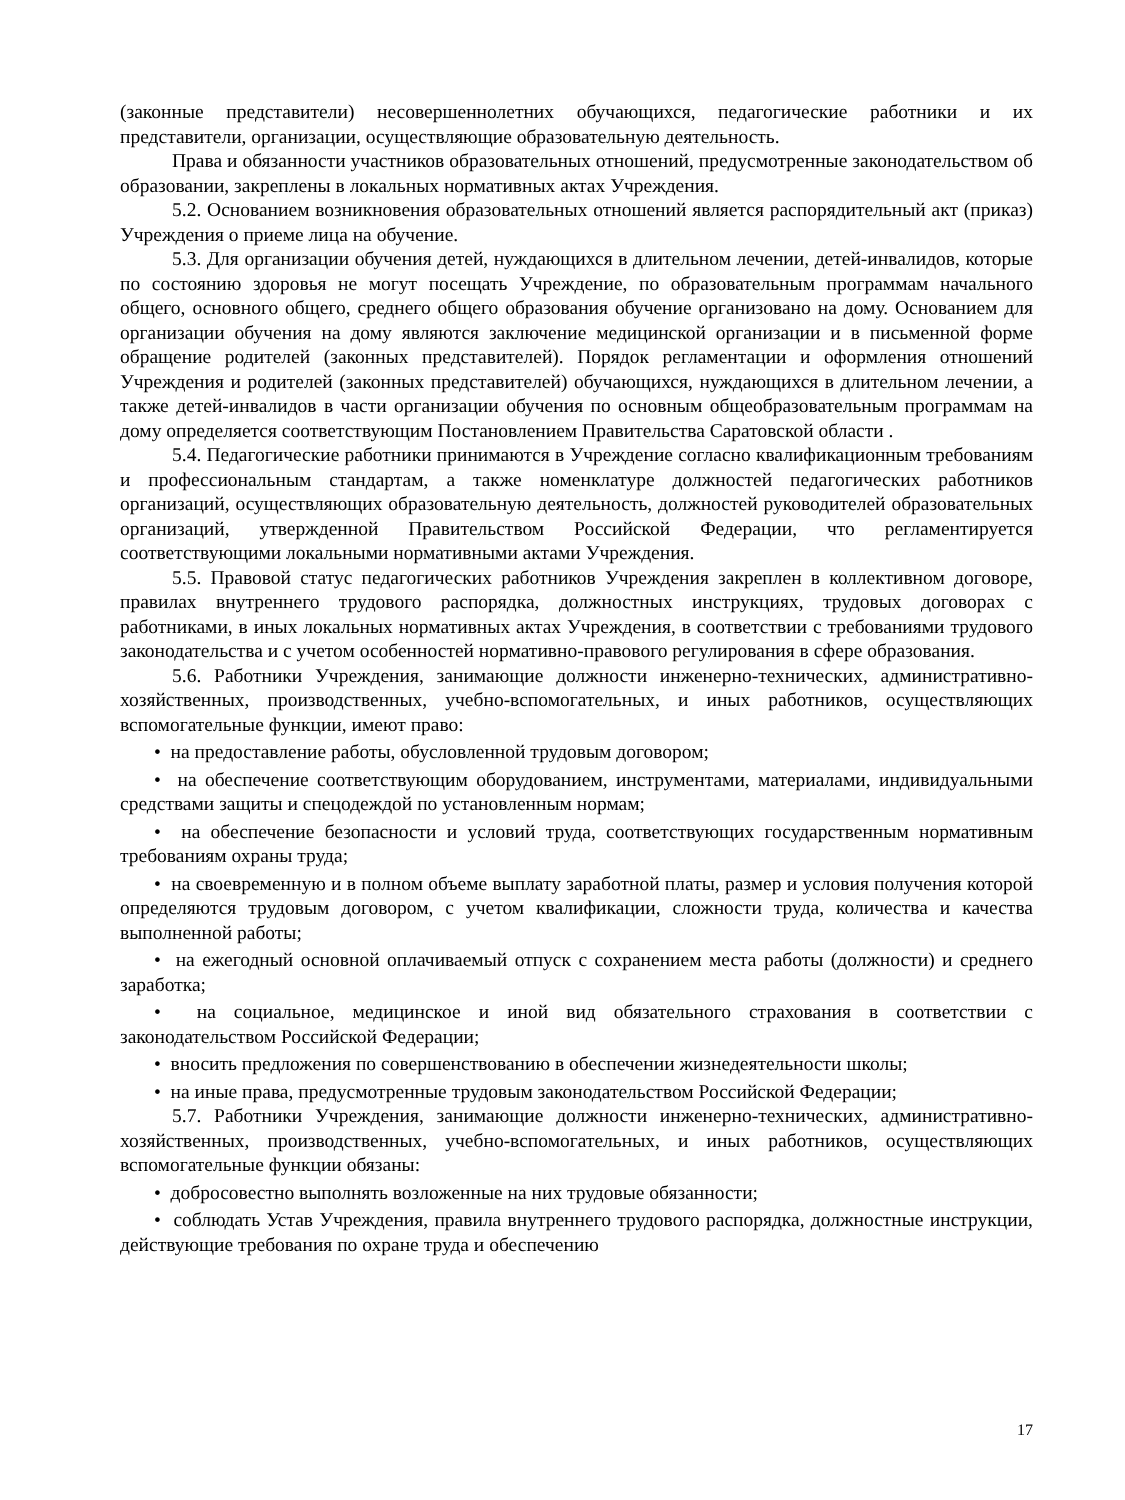(законные представители) несовершеннолетних обучающихся, педагогические работники и их представители, организации, осуществляющие образовательную деятельность.
Права и обязанности участников образовательных отношений, предусмотренные законодательством об образовании, закреплены в локальных нормативных актах Учреждения.
5.2. Основанием возникновения образовательных отношений является распорядительный акт (приказ) Учреждения о приеме лица на обучение.
5.3. Для организации обучения детей, нуждающихся в длительном лечении, детей-инвалидов, которые по состоянию здоровья не могут посещать Учреждение, по образовательным программам начального общего, основного общего, среднего общего образования обучение организовано на дому. Основанием для организации обучения на дому являются заключение медицинской организации и в письменной форме обращение родителей (законных представителей). Порядок регламентации и оформления отношений Учреждения и родителей (законных представителей) обучающихся, нуждающихся в длительном лечении, а также детей-инвалидов в части организации обучения по основным общеобразовательным программам на дому определяется соответствующим Постановлением Правительства Саратовской области .
5.4. Педагогические работники принимаются в Учреждение согласно квалификационным требованиям и профессиональным стандартам, а также номенклатуре должностей педагогических работников организаций, осуществляющих образовательную деятельность, должностей руководителей образовательных организаций, утвержденной Правительством Российской Федерации, что регламентируется соответствующими локальными нормативными актами Учреждения.
5.5. Правовой статус педагогических работников Учреждения закреплен в коллективном договоре, правилах внутреннего трудового распорядка, должностных инструкциях, трудовых договорах с работниками, в иных локальных нормативных актах Учреждения, в соответствии с требованиями трудового законодательства и с учетом особенностей нормативно-правового регулирования в сфере образования.
5.6. Работники Учреждения, занимающие должности инженерно-технических, административно-хозяйственных, производственных, учебно-вспомогательных, и иных работников, осуществляющих вспомогательные функции, имеют право:
• на предоставление работы, обусловленной трудовым договором;
• на обеспечение соответствующим оборудованием, инструментами, материалами, индивидуальными средствами защиты и спецодеждой по установленным нормам;
• на обеспечение безопасности и условий труда, соответствующих государственным нормативным требованиям охраны труда;
• на своевременную и в полном объеме выплату заработной платы, размер и условия получения которой определяются трудовым договором, с учетом квалификации, сложности труда, количества и качества выполненной работы;
• на ежегодный основной оплачиваемый отпуск с сохранением места работы (должности) и среднего заработка;
• на социальное, медицинское и иной вид обязательного страхования в соответствии с законодательством Российской Федерации;
• вносить предложения по совершенствованию в обеспечении жизнедеятельности школы;
• на иные права, предусмотренные трудовым законодательством Российской Федерации;
5.7. Работники Учреждения, занимающие должности инженерно-технических, административно-хозяйственных, производственных, учебно-вспомогательных, и иных работников, осуществляющих вспомогательные функции обязаны:
• добросовестно выполнять возложенные на них трудовые обязанности;
• соблюдать Устав Учреждения, правила внутреннего трудового распорядка, должностные инструкции, действующие требования по охране труда и обеспечению
17